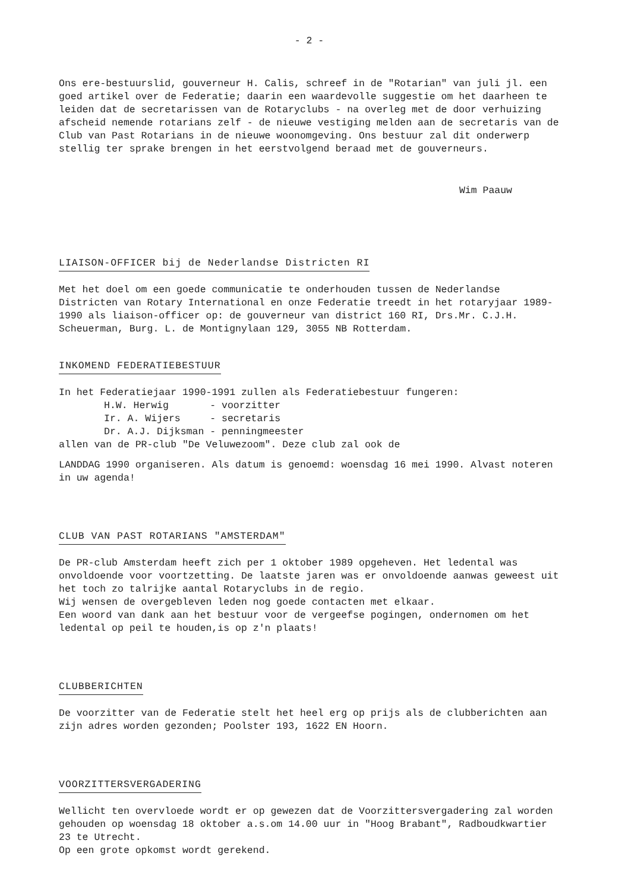- 2 -
Ons ere-bestuurslid, gouverneur H. Calis, schreef in de "Rotarian" van juli jl. een goed artikel over de Federatie; daarin een waardevolle suggestie om het daarheen te leiden dat de secretarissen van de Rotaryclubs - na overleg met de door verhuizing afscheid nemende rotarians zelf - de nieuwe vestiging melden aan de secretaris van de Club van Past Rotarians in de nieuwe woonomgeving. Ons bestuur zal dit onderwerp stellig ter sprake brengen in het eerstvolgend beraad met de gouverneurs.
Wim Paauw
LIAISON-OFFICER bij de Nederlandse Districten RI
Met het doel om een goede communicatie te onderhouden tussen de Nederlandse Districten van Rotary International en onze Federatie treedt in het rotaryjaar 1989-1990 als liaison-officer op: de gouverneur van district 160 RI, Drs.Mr. C.J.H. Scheuerman, Burg. L. de Montignylaan 129, 3055 NB Rotterdam.
INKOMEND FEDERATIEBESTUUR
In het Federatiejaar 1990-1991 zullen als Federatiebestuur fungeren:
H.W. Herwig - voorzitter
Ir. A. Wijers - secretaris
Dr. A.J. Dijksman - penningmeester
allen van de PR-club "De Veluwezoom". Deze club zal ook de
LANDDAG 1990 organiseren. Als datum is genoemd: woensdag 16 mei 1990. Alvast noteren in uw agenda!
CLUB VAN PAST ROTARIANS "AMSTERDAM"
De PR-club Amsterdam heeft zich per 1 oktober 1989 opgeheven. Het ledental was onvoldoende voor voortzetting. De laatste jaren was er onvoldoende aanwas geweest uit het toch zo talrijke aantal Rotaryclubs in de regio.
Wij wensen de overgebleven leden nog goede contacten met elkaar.
Een woord van dank aan het bestuur voor de vergeefse pogingen, ondernomen om het ledental op peil te houden,is op z'n plaats!
CLUBBERICHTEN
De voorzitter van de Federatie stelt het heel erg op prijs als de clubberichten aan zijn adres worden gezonden; Poolster 193, 1622 EN Hoorn.
VOORZITTERSVERGADERING
Wellicht ten overvloede wordt er op gewezen dat de Voorzittersvergadering zal worden gehouden op woensdag 18 oktober a.s.om 14.00 uur in "Hoog Brabant", Radboudkwartier 23 te Utrecht.
Op een grote opkomst wordt gerekend.